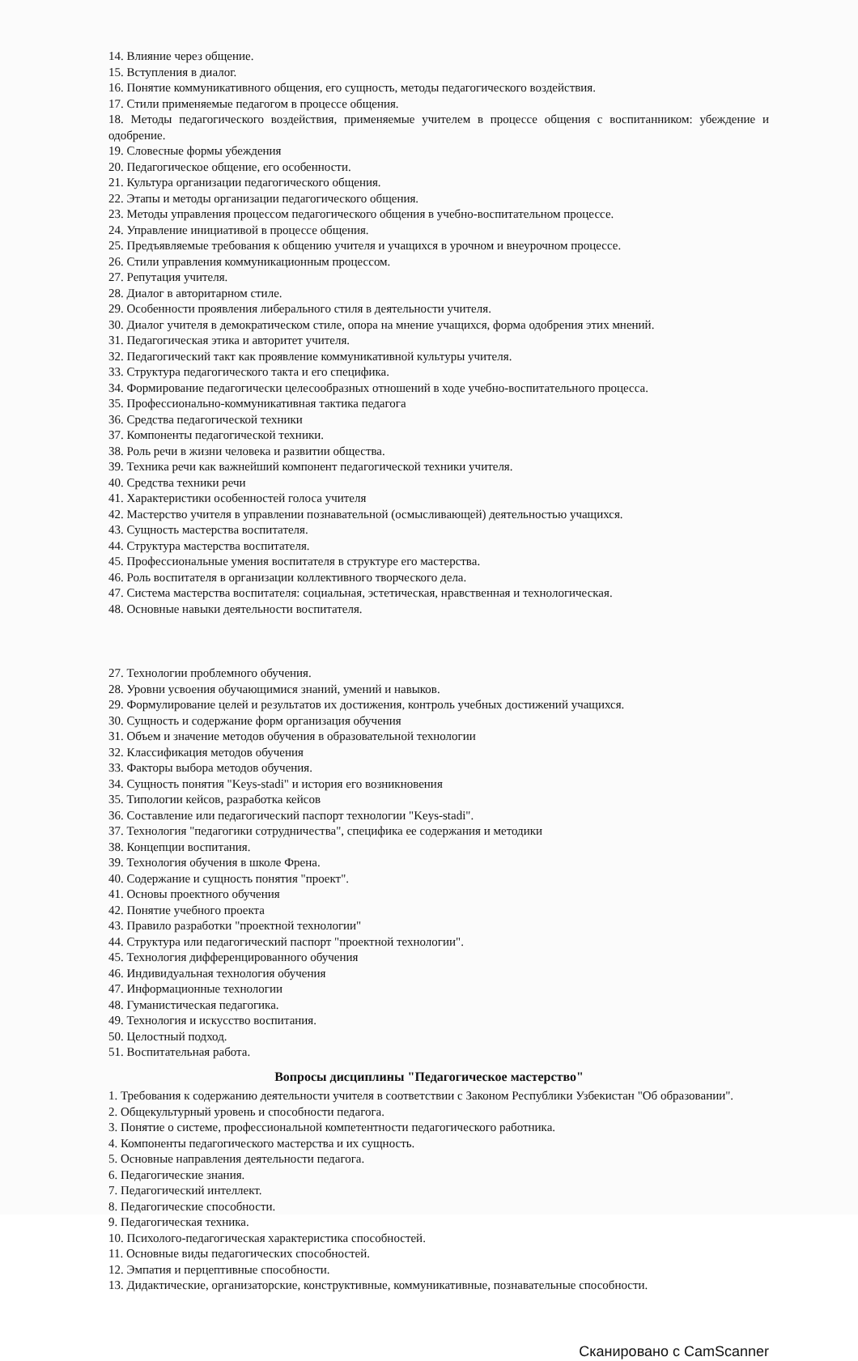14. Влияние через общение.
15. Вступления в диалог.
16. Понятие коммуникативного общения, его сущность, методы педагогического воздействия.
17. Стили применяемые педагогом в процессе общения.
18. Методы педагогического воздействия, применяемые учителем в процессе общения с воспитанником: убеждение и одобрение.
19. Словесные формы убеждения
20. Педагогическое общение, его особенности.
21. Культура организации педагогического общения.
22. Этапы и методы организации педагогического общения.
23. Методы управления процессом педагогического общения в учебно-воспитательном процессе.
24. Управление инициативой в процессе общения.
25. Предъявляемые требования к общению учителя и учащихся в урочном и внеурочном процессе.
26. Стили управления коммуникационным процессом.
27. Репутация учителя.
28. Диалог в авторитарном стиле.
29. Особенности проявления либерального стиля в деятельности учителя.
30. Диалог учителя в демократическом стиле, опора на мнение учащихся, форма одобрения этих мнений.
31. Педагогическая этика и авторитет учителя.
32. Педагогический такт как проявление коммуникативной культуры учителя.
33. Структура педагогического такта и его специфика.
34. Формирование педагогически целесообразных отношений в ходе учебно-воспитательного процесса.
35. Профессионально-коммуникативная тактика педагога
36. Средства педагогической техники
37. Компоненты педагогической техники.
38. Роль речи в жизни человека и развитии общества.
39. Техника речи как важнейший компонент педагогической техники учителя.
40. Средства техники речи
41. Характеристики особенностей голоса учителя
42. Мастерство учителя в управлении познавательной (осмысливающей) деятельностью учащихся.
43. Сущность мастерства воспитателя.
44. Структура мастерства воспитателя.
45. Профессиональные умения воспитателя в структуре его мастерства.
46. Роль воспитателя в организации коллективного творческого дела.
47. Система мастерства воспитателя: социальная, эстетическая, нравственная и технологическая.
48. Основные навыки деятельности воспитателя.
27. Технологии проблемного обучения.
28. Уровни усвоения обучающимися знаний, умений и навыков.
29. Формулирование целей и результатов их достижения, контроль учебных достижений учащихся.
30. Сущность и содержание форм организация обучения
31. Объем и значение методов обучения в образовательной технологии
32. Классификация методов обучения
33. Факторы выбора методов обучения.
34. Сущность понятия "Keys-stadi" и история его возникновения
35. Типологии кейсов, разработка кейсов
36. Составление или педагогический паспорт технологии "Keys-stadi".
37. Технология "педагогики сотрудничества", специфика ее содержания и методики
38. Концепции воспитания.
39. Технология обучения в школе Френа.
40. Содержание и сущность понятия "проект".
41. Основы проектного обучения
42. Понятие учебного проекта
43. Правило разработки "проектной технологии"
44. Структура или педагогический паспорт "проектной технологии".
45. Технология дифференцированного обучения
46. Индивидуальная технология обучения
47. Информационные технологии
48. Гуманистическая педагогика.
49. Технология и искусство воспитания.
50. Целостный подход.
51. Воспитательная работа.
Вопросы дисциплины "Педагогическое мастерство"
1. Требования к содержанию деятельности учителя в соответствии с Законом Республики Узбекистан "Об образовании".
2. Общекультурный уровень и способности педагога.
3. Понятие о системе, профессиональной компетентности педагогического работника.
4. Компоненты педагогического мастерства и их сущность.
5. Основные направления деятельности педагога.
6. Педагогические знания.
7. Педагогический интеллект.
8. Педагогические способности.
9. Педагогическая техника.
10. Психолого-педагогическая характеристика способностей.
11. Основные виды педагогических способностей.
12. Эмпатия и перцептивные способности.
13. Дидактические, организаторские, конструктивные, коммуникативные, познавательные способности.
Сканировано с CamScanner